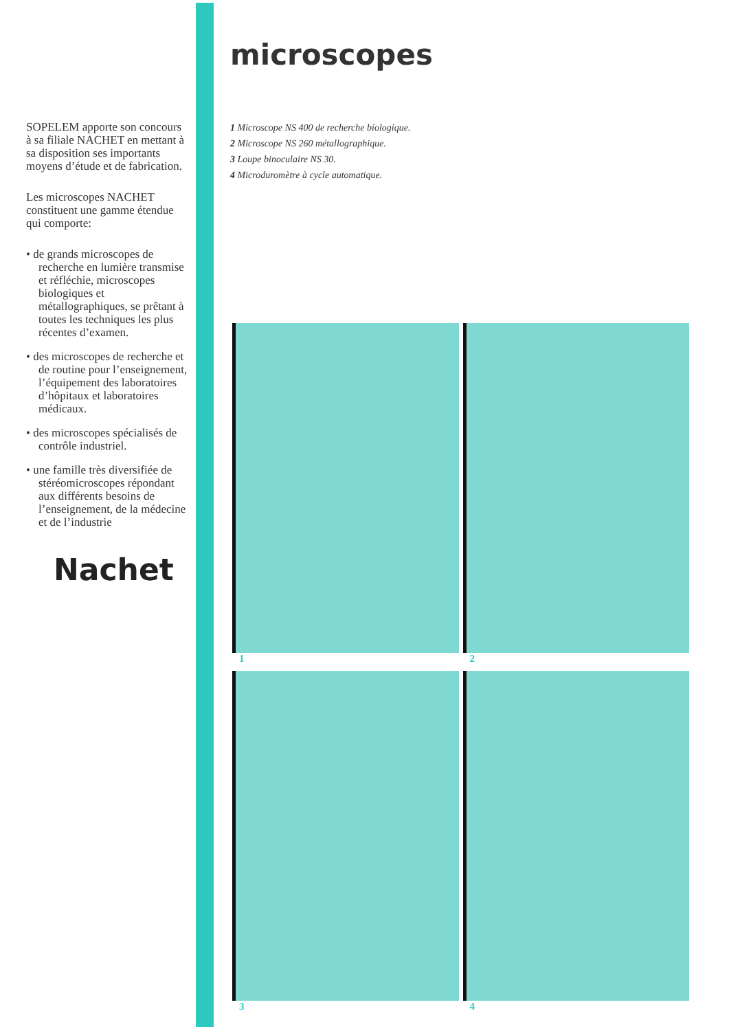SOPELEM apporte son concours à sa filiale NACHET en mettant à sa disposition ses importants moyens d’étude et de fabrication.
Les microscopes NACHET constituent une gamme étendue qui comporte:
• de grands microscopes de recherche en lumière transmise et réfléchie, microscopes biologiques et métallographiques, se prêtant à toutes les techniques les plus récentes d’examen.
• des microscopes de recherche et de routine pour l’enseignement, l’équipement des laboratoires d’hôpitaux et laboratoires médicaux.
• des microscopes spécialisés de contrôle industriel.
• une famille très diversifiée de stéréomicroscopes répondant aux différents besoins de l’enseignement, de la médecine et de l’industrie
Nachet
microscopes
1 Microscope NS 400 de recherche biologique.
2 Microscope NS 260 métallographique.
3 Loupe binoculaire NS 30.
4 Microduromètre à cycle automatique.
1
2
3
4